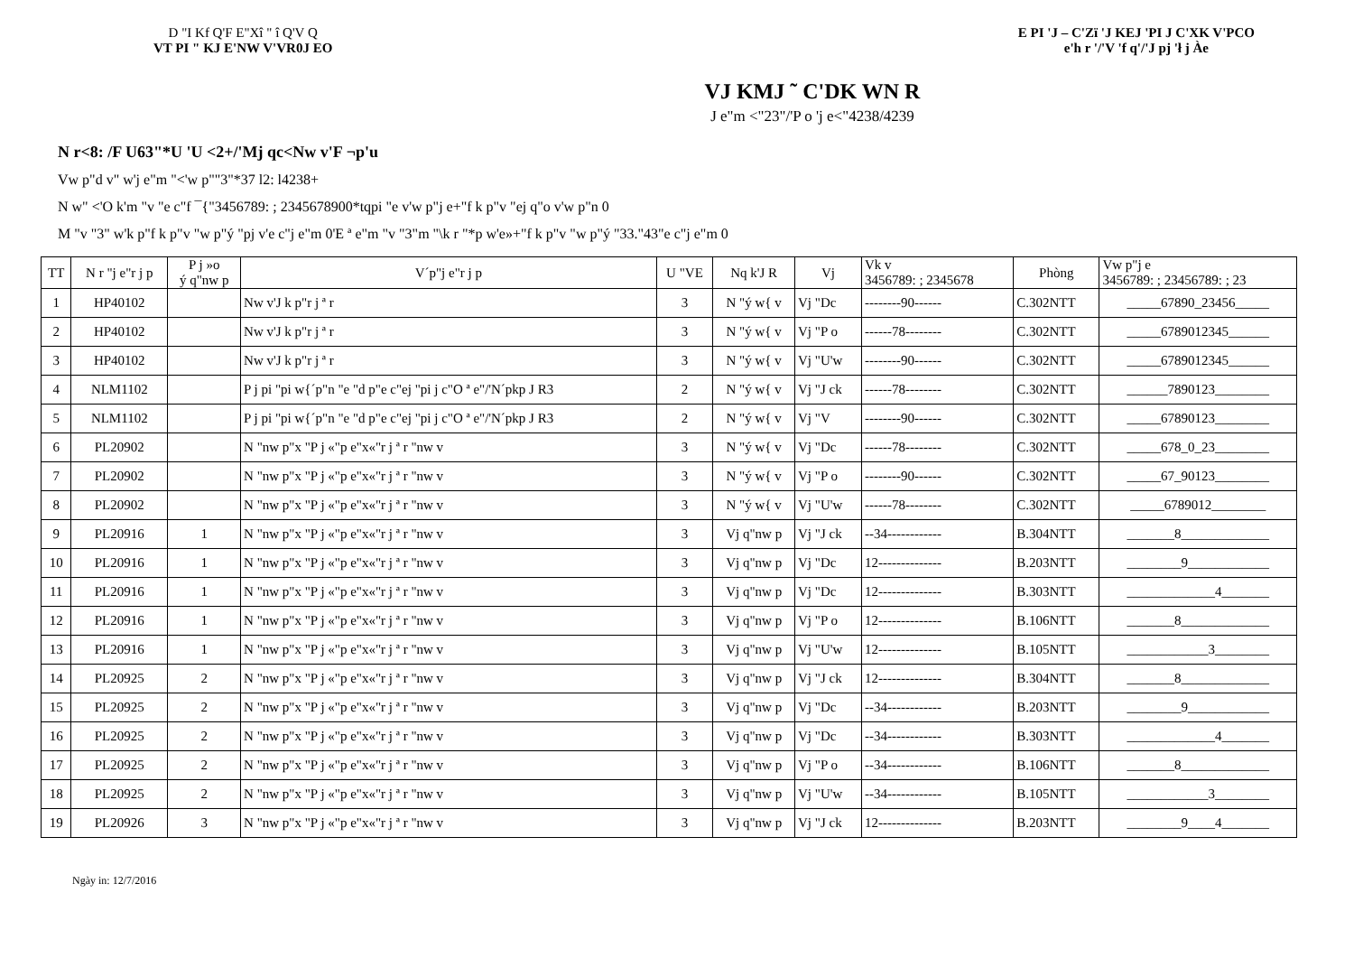D "I Kf Q'F E"Xî " î Q'V Q
VT PI " KJ E'NW V'VR0J EO
E PI 'J – C'Zï 'J KEJ 'PI J C'XK V'PCO
e'h r '/'V 'f q'/'J pj 'ł j Àe
VJ KMJ ˜ C'DK WN R
J e"m <"23"/'P o 'j e<"4238/4239
N r<8: /F U63"*U 'U <2+/'Mj qc<Nw v'F ¬p'u
Vw p"d v" w'j e"m "<'w p""3"*37 l2: l4238+
N w" <'O k'm "v "e c"f ¯{"3456789: ; 2345678900*tqpi "e v'w p"j e+"f k p"v "ej q"o v'w p"n 0
M "v "3" w'k p"f k p"v "w p"ý "pj v'e c"j e"m 0'E ª e"m "v "3"m "\k r "*p w'e»+"f k p"v "w p"ý "33."43"e c"j e"m 0
| TT | N r "j e"r j p | P j »o ý q"nw p | V´p"j e"r j p | U "VE | Nq k'J R | Vj | Vk v 3456789: ; 2345678 | Phòng | Vw p"j e 3456789: ; 23456789: ; 23 |
| --- | --- | --- | --- | --- | --- | --- | --- | --- | --- |
| 1 | HP40102 | | Nw v'J k p"r j ª r | 3 | N "ý w{ v | Vj "Dc | --------90------ | C.302NTT | _____67890_23456_____ |
| 2 | HP40102 | | Nw v'J k p"r j ª r | 3 | N "ý w{ v | Vj "P o | ------78-------- | C.302NTT | _____6789012345______ |
| 3 | HP40102 | | Nw v'J k p"r j ª r | 3 | N "ý w{ v | Vj "U'w | --------90------ | C.302NTT | _____6789012345______ |
| 4 | NLM1102 | | P j pi "pi w{´p"n "e "d p"e c"ej "pi j c"O ª e"/'N´pkp J R3 | 2 | N "ý w{ v | Vj "J ck | ------78-------- | C.302NTT | ______7890123________ |
| 5 | NLM1102 | | P j pi "pi w{´p"n "e "d p"e c"ej "pi j c"O ª e"/'N´pkp J R3 | 2 | N "ý w{ v | Vj "V | --------90------ | C.302NTT | _____67890123________ |
| 6 | PL20902 | | N "nw p"x "P j «"p e"x«"r j ª r "nw v | 3 | N "ý w{ v | Vj "Dc | ------78-------- | C.302NTT | _____678_0_23________ |
| 7 | PL20902 | | N "nw p"x "P j «"p e"x«"r j ª r "nw v | 3 | N "ý w{ v | Vj "P o | --------90------ | C.302NTT | _____67_90123________ |
| 8 | PL20902 | | N "nw p"x "P j «"p e"x«"r j ª r "nw v | 3 | N "ý w{ v | Vj "U'w | ------78-------- | C.302NTT | _____6789012________ |
| 9 | PL20916 | 1 | N "nw p"x "P j «"p e"x«"r j ª r "nw v | 3 | Vj q"nw p | Vj "J ck | --34------------ | B.304NTT | _______8_____________ |
| 10 | PL20916 | 1 | N "nw p"x "P j «"p e"x«"r j ª r "nw v | 3 | Vj q"nw p | Vj "Dc | 12-------------- | B.203NTT | ________9____________ |
| 11 | PL20916 | 1 | N "nw p"x "P j «"p e"x«"r j ª r "nw v | 3 | Vj q"nw p | Vj "Dc | 12-------------- | B.303NTT | _____________4_______ |
| 12 | PL20916 | 1 | N "nw p"x "P j «"p e"x«"r j ª r "nw v | 3 | Vj q"nw p | Vj "P o | 12-------------- | B.106NTT | _______8_____________ |
| 13 | PL20916 | 1 | N "nw p"x "P j «"p e"x«"r j ª r "nw v | 3 | Vj q"nw p | Vj "U'w | 12-------------- | B.105NTT | ____________3________ |
| 14 | PL20925 | 2 | N "nw p"x "P j «"p e"x«"r j ª r "nw v | 3 | Vj q"nw p | Vj "J ck | 12-------------- | B.304NTT | _______8_____________ |
| 15 | PL20925 | 2 | N "nw p"x "P j «"p e"x«"r j ª r "nw v | 3 | Vj q"nw p | Vj "Dc | --34------------ | B.203NTT | ________9____________ |
| 16 | PL20925 | 2 | N "nw p"x "P j «"p e"x«"r j ª r "nw v | 3 | Vj q"nw p | Vj "Dc | --34------------ | B.303NTT | _____________4_______ |
| 17 | PL20925 | 2 | N "nw p"x "P j «"p e"x«"r j ª r "nw v | 3 | Vj q"nw p | Vj "P o | --34------------ | B.106NTT | _______8_____________ |
| 18 | PL20925 | 2 | N "nw p"x "P j «"p e"x«"r j ª r "nw v | 3 | Vj q"nw p | Vj "U'w | --34------------ | B.105NTT | ____________3________ |
| 19 | PL20926 | 3 | N "nw p"x "P j «"p e"x«"r j ª r "nw v | 3 | Vj q"nw p | Vj "J ck | 12-------------- | B.203NTT | ________9____4_______ |
Ngày in: 12/7/2016